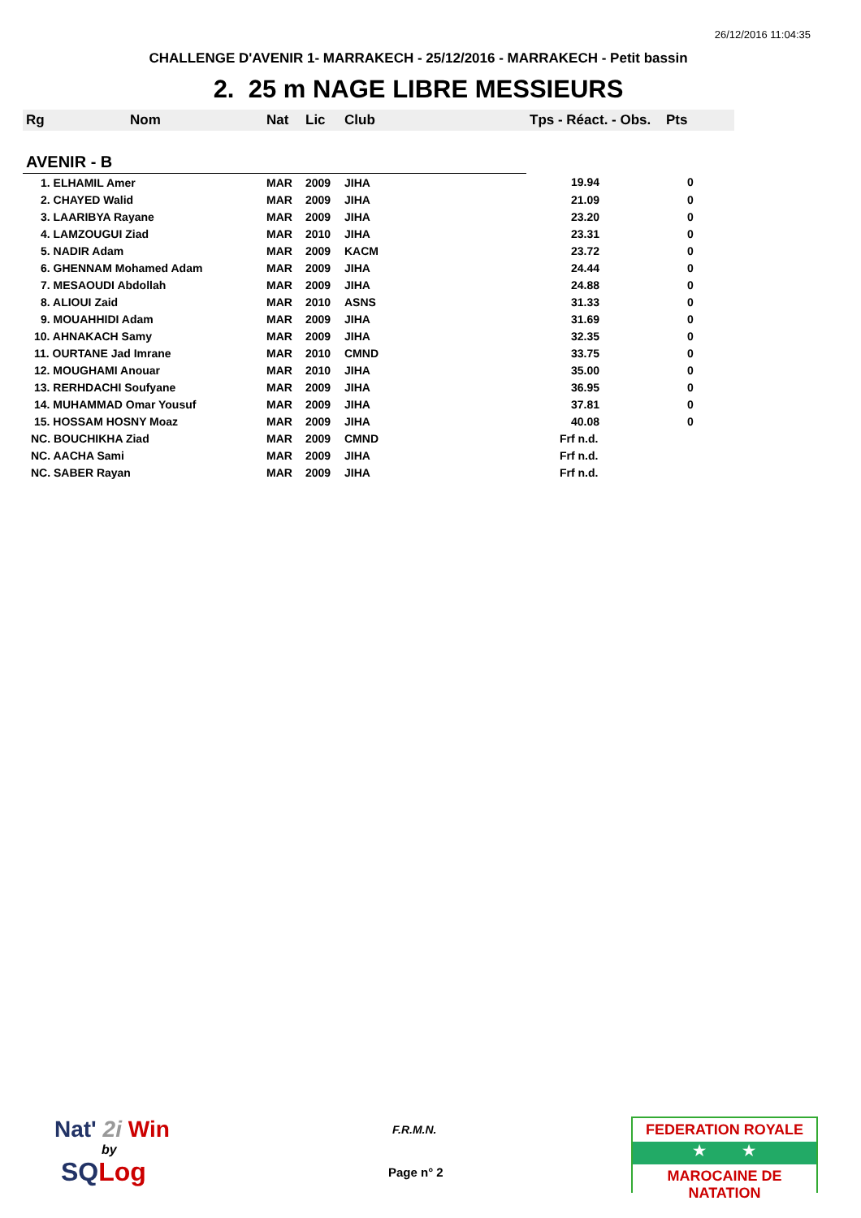26/12/2016 11:04:35
CHALLENGE D'AVENIR 1- MARRAKECH - 25/12/2016 - MARRAKECH - Petit bassin
2. 25 m NAGE LIBRE MESSIEURS
| Rg | Nom | Nat | Lic | Club | Tps - Réact. - Obs. | Pts |
| --- | --- | --- | --- | --- | --- | --- |
| AVENIR - B | | | | | | |
| 1. ELHAMIL Amer | | MAR | 2009 | JIHA | 19.94 | 0 |
| 2. CHAYED Walid | | MAR | 2009 | JIHA | 21.09 | 0 |
| 3. LAARIBYA Rayane | | MAR | 2009 | JIHA | 23.20 | 0 |
| 4. LAMZOUGUI Ziad | | MAR | 2010 | JIHA | 23.31 | 0 |
| 5. NADIR Adam | | MAR | 2009 | KACM | 23.72 | 0 |
| 6. GHENNAM Mohamed Adam | | MAR | 2009 | JIHA | 24.44 | 0 |
| 7. MESAOUDI Abdollah | | MAR | 2009 | JIHA | 24.88 | 0 |
| 8. ALIOUI Zaid | | MAR | 2010 | ASNS | 31.33 | 0 |
| 9. MOUAHHIDI Adam | | MAR | 2009 | JIHA | 31.69 | 0 |
| 10. AHNAKACH Samy | | MAR | 2009 | JIHA | 32.35 | 0 |
| 11. OURTANE Jad Imrane | | MAR | 2010 | CMND | 33.75 | 0 |
| 12. MOUGHAMI Anouar | | MAR | 2010 | JIHA | 35.00 | 0 |
| 13. RERHDACHI Soufyane | | MAR | 2009 | JIHA | 36.95 | 0 |
| 14. MUHAMMAD Omar Yousuf | | MAR | 2009 | JIHA | 37.81 | 0 |
| 15. HOSSAM HOSNY Moaz | | MAR | 2009 | JIHA | 40.08 | 0 |
| NC. BOUCHIKHA Ziad | | MAR | 2009 | CMND | Frf n.d. | |
| NC. AACHA Sami | | MAR | 2009 | JIHA | Frf n.d. | |
| NC. SABER Rayan | | MAR | 2009 | JIHA | Frf n.d. | |
Nat' 2i Win
by
SQLog
F.R.M.N.
Page n° 2
FEDERATION ROYALE
★ ★
MAROCAINE DE NATATION